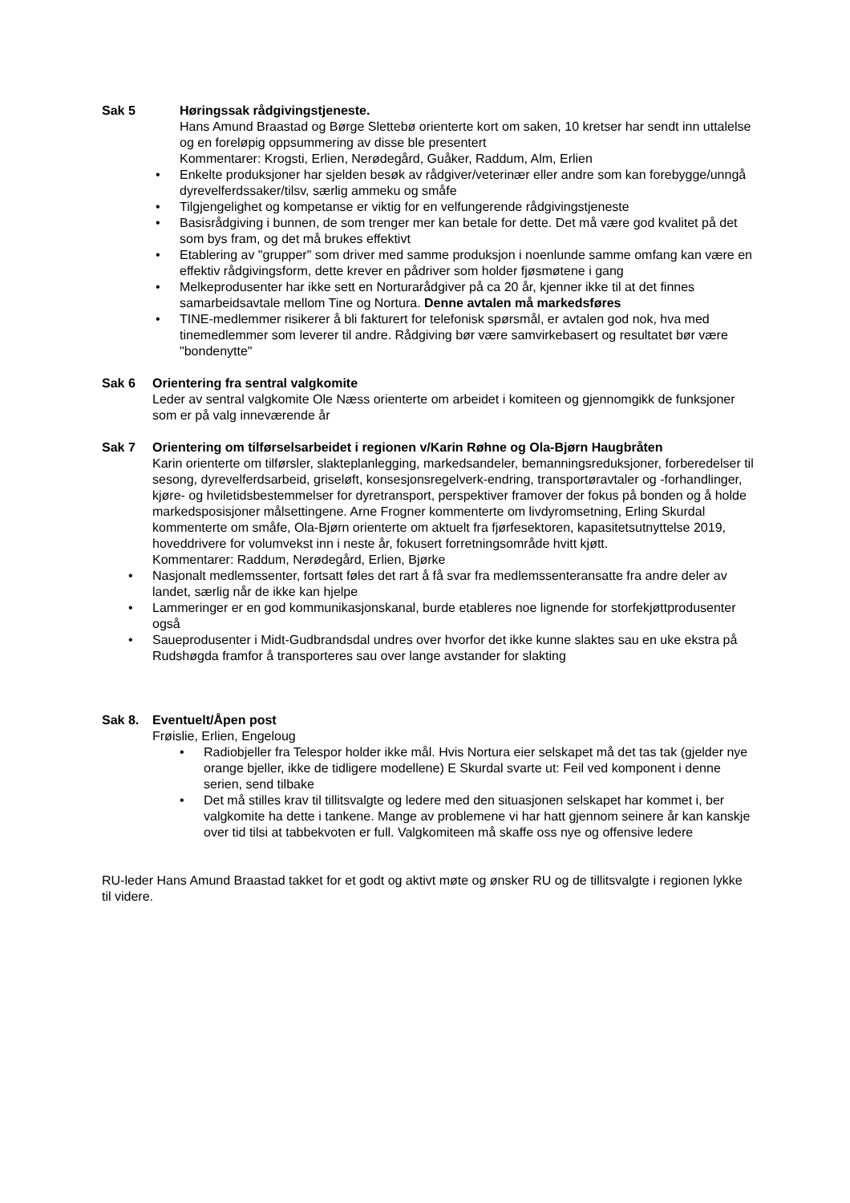Sak 5 Høringssak rådgivingstjeneste.
Hans Amund Braastad og Børge Slettebø orienterte kort om saken, 10 kretser har sendt inn uttalelse og en foreløpig oppsummering av disse ble presentert
Kommentarer: Krogsti, Erlien, Nerødegård, Guåker, Raddum, Alm, Erlien
• Enkelte produksjoner har sjelden besøk av rådgiver/veterinær eller andre som kan forebygge/unngå dyrevelferdssaker/tilsv, særlig ammeku og småfe
• Tilgjengelighet og kompetanse er viktig for en velfungerende rådgivingstjeneste
• Basisrådgiving i bunnen, de som trenger mer kan betale for dette. Det må være god kvalitet på det som bys fram, og det må brukes effektivt
• Etablering av "grupper" som driver med samme produksjon i noenlunde samme omfang kan være en effektiv rådgivingsform, dette krever en pådriver som holder fjøsmøtene i gang
• Melkeprodusenter har ikke sett en Norturarådgiver på ca 20 år, kjenner ikke til at det finnes samarbeidsavtale mellom Tine og Nortura. Denne avtalen må markedsføres
• TINE-medlemmer risikerer å bli fakturert for telefonisk spørsmål, er avtalen god nok, hva med tinemedlemmer som leverer til andre. Rådgiving bør være samvirkebasert og resultatet bør være "bondenytte"
Sak 6 Orientering fra sentral valgkomite
Leder av sentral valgkomite Ole Næss orienterte om arbeidet i komiteen og gjennomgikk de funksjoner som er på valg inneværende år
Sak 7 Orientering om tilførselsarbeidet i regionen v/Karin Røhne og Ola-Bjørn Haugbråten
Karin orienterte om tilførsler, slakteplanlegging, markedsandeler, bemanningsreduksjoner, forberedelser til sesong, dyrevelferdsarbeid, griseløft, konsesjonsregelverk-endring, transportøravtaler og -forhandlinger, kjøre- og hviletidsbestemmelser for dyretransport, perspektiver framover der fokus på bonden og å holde markedsposisjoner målsettingene. Arne Frogner kommenterte om livdyromsetning, Erling Skurdal kommenterte om småfe, Ola-Bjørn orienterte om aktuelt fra fjørfesektoren, kapasitetsutnyttelse 2019, hoveddrivere for volumvekst inn i neste år, fokusert forretningsområde hvitt kjøtt.
Kommentarer: Raddum, Nerødegård, Erlien, Bjørke
• Nasjonalt medlemssenter, fortsatt føles det rart å få svar fra medlemssenteransatte fra andre deler av landet, særlig når de ikke kan hjelpe
• Lammeringer er en god kommunikasjonskanal, burde etableres noe lignende for storfekjøttprodusenter også
• Saueprodusenter i Midt-Gudbrandsdal undres over hvorfor det ikke kunne slaktes sau en uke ekstra på Rudshøgda framfor å transporteres sau over lange avstander for slakting
Sak 8. Eventuelt/Åpen post
Frøislie, Erlien, Engeloug
• Radiobjeller fra Telespor holder ikke mål. Hvis Nortura eier selskapet må det tas tak (gjelder nye orange bjeller, ikke de tidligere modellene) E Skurdal svarte ut: Feil ved komponent i denne serien, send tilbake
• Det må stilles krav til tillitsvalgte og ledere med den situasjonen selskapet har kommet i, ber valgkomite ha dette i tankene. Mange av problemene vi har hatt gjennom seinere år kan kanskje over tid tilsi at tabbekvoten er full. Valgkomiteen må skaffe oss nye og offensive ledere
RU-leder Hans Amund Braastad takket for et godt og aktivt møte og ønsker RU og de tillitsvalgte i regionen lykke til videre.